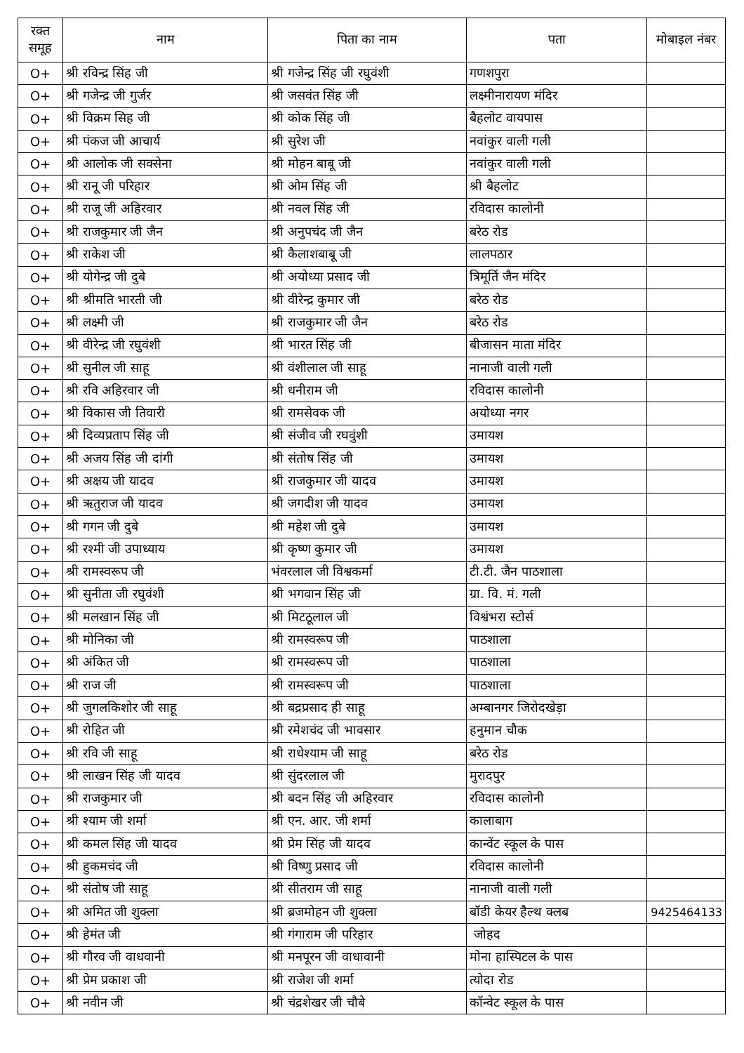| रक्त समूह | नाम | पिता का नाम | पता | मोबाइल नंबर |
| --- | --- | --- | --- | --- |
| O+ | श्री रविन्द्र सिंह जी | श्री गजेन्द्र सिंह जी रघुवंशी | गणशपुरा | |
| O+ | श्री गजेन्द्र जी गुर्जर | श्री जसवंत सिंह जी | लक्ष्मीनारायण मंदिर | |
| O+ | श्री विक्रम सिह जी | श्री कोक सिंह जी | बैहलोट वायपास | |
| O+ | श्री पंकज जी आचार्य | श्री सुरेश जी | नवांकुर वाली गली | |
| O+ | श्री आलोक जी सक्सेना | श्री मोहन बाबू जी | नवांकुर वाली गली | |
| O+ | श्री रानू जी परिहार | श्री ओम सिंह जी | श्री बैहलोट | |
| O+ | श्री राजू जी अहिरवार | श्री नवल सिंह जी | रविदास कालोनी | |
| O+ | श्री राजकुमार जी जैन | श्री अनुपचंद जी जैन | बरेठ रोड | |
| O+ | श्री राकेश जी | श्री कैलाशबाबू जी | लालपठार | |
| O+ | श्री योगेन्द्र जी दुबे | श्री अयोध्या प्रसाद जी | त्रिमूर्ति जैन मंदिर | |
| O+ | श्री श्रीमति भारती जी | श्री वीरेन्द्र कुमार जी | बरेठ रोड | |
| O+ | श्री लक्ष्मी जी | श्री राजकुमार जी जैन | बरेठ रोड | |
| O+ | श्री वीरेन्द्र जी रघुवंशी | श्री भारत सिंह जी | बीजासन माता मंदिर | |
| O+ | श्री सुनील जी साहू | श्री वंशीलाल जी साहू | नानाजी वाली गली | |
| O+ | श्री रवि अहिरवार जी | श्री धनीराम जी | रविदास कालोनी | |
| O+ | श्री विकास जी तिवारी | श्री रामसेवक जी | अयोध्या नगर | |
| O+ | श्री दिव्यप्रताप सिंह जी | श्री संजीव जी रघवुंशी | उमायश | |
| O+ | श्री अजय सिंह जी दांगी | श्री संतोष सिंह जी | उमायश | |
| O+ | श्री अक्षय जी यादव | श्री राजकुमार जी यादव | उमायश | |
| O+ | श्री ऋतुराज जी यादव | श्री जगदीश जी यादव | उमायश | |
| O+ | श्री गगन जी दुबे | श्री महेश जी दुबे | उमायश | |
| O+ | श्री रश्मी जी उपाध्याय | श्री कृष्ण कुमार जी | उमायश | |
| O+ | श्री रामस्वरूप जी | भंवरलाल जी विश्वकर्मा | टी.टी. जैन पाठशाला | |
| O+ | श्री सुनीता जी रघुवंशी | श्री भगवान सिंह जी | ग्रा. वि. मं. गली | |
| O+ | श्री मलखान सिंह जी | श्री मिटठूलाल जी | विश्वंभरा स्टोर्स | |
| O+ | श्री मोनिका जी | श्री रामस्वरूप जी | पाठशाला | |
| O+ | श्री अंकित जी | श्री रामस्वरूप जी | पाठशाला | |
| O+ | श्री राज जी | श्री रामस्वरूप जी | पाठशाला | |
| O+ | श्री जुगलकिशोर जी साहू | श्री बद्रप्रसाद ही साहू | अम्बानगर जिरोदखेड़ा | |
| O+ | श्री रोहित जी | श्री रमेशचंद जी भावसार | हनुमान चौक | |
| O+ | श्री रवि जी साहू | श्री राधेश्याम जी साहू | बरेठ रोड | |
| O+ | श्री लाखन सिंह जी यादव | श्री सुंदरलाल जी | मुरादपुर | |
| O+ | श्री राजकुमार जी | श्री बदन सिंह जी अहिरवार | रविदास कालोनी | |
| O+ | श्री श्याम जी शर्मा | श्री एन. आर. जी शर्मा | कालाबाग | |
| O+ | श्री कमल सिंह जी यादव | श्री प्रेम सिंह जी यादव | कान्वेंट स्कूल के पास | |
| O+ | श्री हुकमचंद जी | श्री विष्णु प्रसाद जी | रविदास कालोनी | |
| O+ | श्री संतोष जी साहू | श्री सीतराम जी साहू | नानाजी वाली गली | |
| O+ | श्री अमित जी शुक्ला | श्री ब्रजमोहन जी शुक्ला | बॉडी केयर हैल्थ क्लब | 9425464133 |
| O+ | श्री हेमंत जी | श्री गंगाराम जी परिहार | जोहद | |
| O+ | श्री गौरव जी वाधवानी | श्री मनपूरन जी वाधावानी | मोना हास्पिटल के पास | |
| O+ | श्री प्रेम प्रकाश जी | श्री राजेश जी शर्मा | त्योदा रोड | |
| O+ | श्री नवीन जी | श्री चंद्रशेखर जी चौबे | कॉन्वेट स्कूल के पास | |